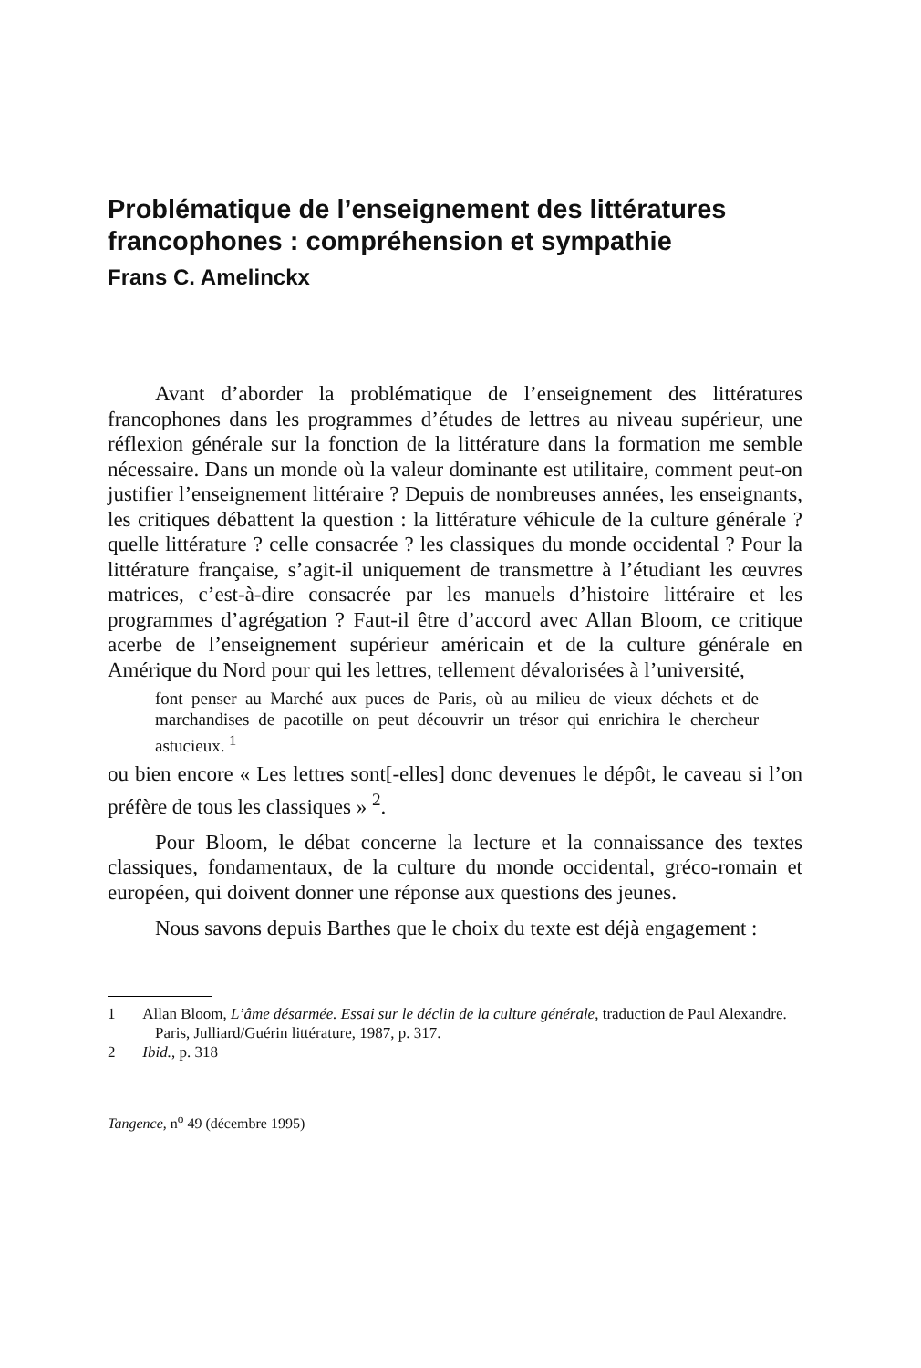Problématique de l’enseignement des littératures francophones : compréhension et sympathie
Frans C. Amelinckx
Avant d’aborder la problématique de l’enseignement des littératures francophones dans les programmes d’études de lettres au niveau supérieur, une réflexion générale sur la fonction de la littérature dans la formation me semble nécessaire. Dans un monde où la valeur dominante est utilitaire, comment peut-on justifier l’enseignement littéraire ? Depuis de nombreuses années, les enseignants, les critiques débattent la question : la littérature véhicule de la culture générale ? quelle littérature ? celle consacrée ? les classiques du monde occidental ? Pour la littérature française, s’agit-il uniquement de transmettre à l’étudiant les œuvres matrices, c’est-à-dire consacrée par les manuels d’histoire littéraire et les programmes d’agrégation ? Faut-il être d’accord avec Allan Bloom, ce critique acerbe de l’enseignement supérieur américain et de la culture générale en Amérique du Nord pour qui les lettres, tellement dévalorisées à l’université,
font penser au Marché aux puces de Paris, où au milieu de vieux déchets et de marchandises de pacotille on peut découvrir un trésor qui enrichira le chercheur astucieux. <sup>1</sup>
ou bien encore « Les lettres sont[-elles] donc devenues le dépôt, le caveau si l’on préfère de tous les classiques » <sup>2</sup>.
Pour Bloom, le débat concerne la lecture et la connaissance des textes classiques, fondamentaux, de la culture du monde occidental, gréco-romain et européen, qui doivent donner une réponse aux questions des jeunes.
Nous savons depuis Barthes que le choix du texte est déjà engagement :
1 Allan Bloom, L’âme désarmée. Essai sur le déclin de la culture générale, traduction de Paul Alexandre. Paris, Julliard/Guérin littérature, 1987, p. 317.
2 Ibid., p. 318
Tangence, n<sup>o</sup> 49 (décembre 1995)